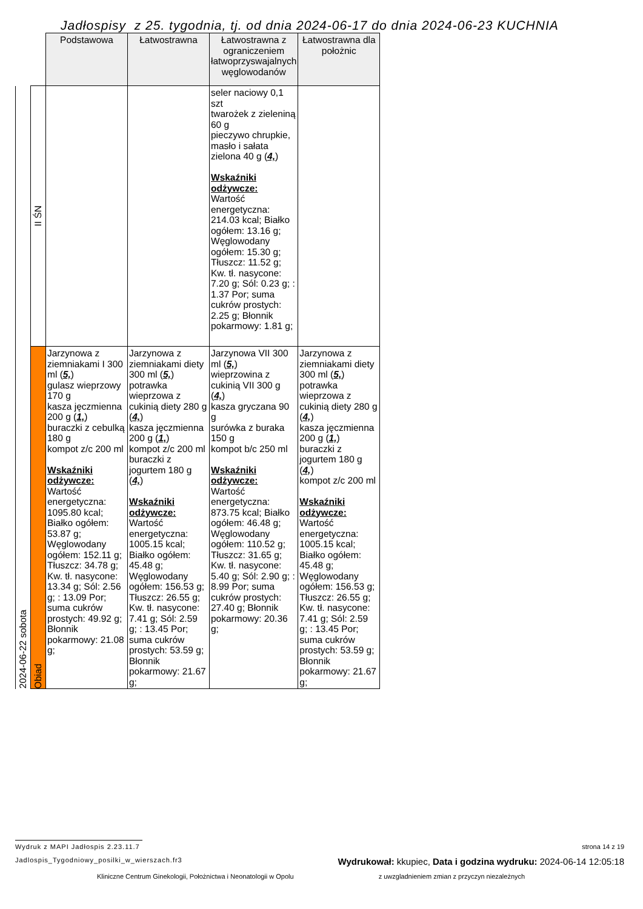Jadłospisy z 25. tygodnia, tj. od dnia 2024-06-17 do dnia 2024-06-23 KUCHNIA
| | | Podstawowa | Łatwostrawna | Łatwostrawna z ograniczeniem łatwoprzyswajalnych węglowodanów | Łatwostrawna dla położnic |
| --- | --- | --- | --- | --- | --- |
| 2024-06-22 sobota | II ŚN | | | seler naciowy 0,1 szt twarożek z zieleniną 60 g pieczywo chrupkie, masło i sałata zielona 40 g ( 4, ) Wskaźniki odżywcze: Wartość energetyczna: 214.03 kcal; Białko ogółem: 13.16 g; Węglowodany ogółem: 15.30 g; Tłuszcz: 11.52 g; Kw. tł. nasycone: 7.20 g; Sól: 0.23 g; : 1.37 Por; suma cukrów prostych: 2.25 g; Błonnik pokarmowy: 1.81 g; | |
| | Obiad | Jarzynowa z ziemniakami I 300 ml ( 5, ) gulasz wieprzowy 170 g kasza jęczmienna 200 g ( 1, ) buraczki z cebulką 180 g kompot z/c 200 ml Wskaźniki odżywcze: Wartość energetyczna: 1095.80 kcal; Białko ogółem: 53.87 g; Węglowodany ogółem: 152.11 g; Tłuszcz: 34.78 g; Kw. tł. nasycone: 13.34 g; Sól: 2.56 g; : 13.09 Por; suma cukrów prostych: 49.92 g; Błonnik pokarmowy: 21.08 g; | Jarzynowa z ziemniakami diety 300 ml ( 5, ) potrawka wieprzowa z cukinią diety 280 g ( 4, ) kasza jęczmienna 200 g ( 1, ) kompot z/c 200 ml buraczki z jogurtem 180 g ( 4, ) Wskaźniki odżywcze: Wartość energetyczna: 1005.15 kcal; Białko ogółem: 45.48 g; Węglowodany ogółem: 156.53 g; Tłuszcz: 26.55 g; Kw. tł. nasycone: 7.41 g; Sól: 2.59 g; : 13.45 Por; suma cukrów prostych: 53.59 g; Błonnik pokarmowy: 21.67 g; | Jarzynowa VII 300 ml ( 5, ) wieprzowina z cukinią VII 300 g ( 4, ) kasza gryczana 90 g surówka z buraka 150 g kompot b/c 250 ml Wskaźniki odżywcze: Wartość energetyczna: 873.75 kcal; Białko ogółem: 46.48 g; Węglowodany ogółem: 110.52 g; Tłuszcz: 31.65 g; Kw. tł. nasycone: 5.40 g; Sól: 2.90 g; : 8.99 Por; suma cukrów prostych: 27.40 g; Błonnik pokarmowy: 20.36 g; | Jarzynowa z ziemniakami diety 300 ml ( 5, ) potrawka wieprzowa z cukinią diety 280 g ( 4, ) kasza jęczmienna 200 g ( 1, ) buraczki z jogurtem 180 g ( 4, ) kompot z/c 200 ml Wskaźniki odżywcze: Wartość energetyczna: 1005.15 kcal; Białko ogółem: 45.48 g; Węglowodany ogółem: 156.53 g; Tłuszcz: 26.55 g; Kw. tł. nasycone: 7.41 g; Sól: 2.59 g; : 13.45 Por; suma cukrów prostych: 53.59 g; Błonnik pokarmowy: 21.67 g; |
Wydruk z MAPI Jadłospis 2.23.11.7
strona 14 z 19
Jadlospis_Tygodniowy_posilki_w_wierszach.fr3 Wydrukował: kkupiec, Data i godzina wydruku: 2024-06-14 12:05:18
Kliniczne Centrum Ginekologii, Położnictwa i Neonatologii w Opolu z uwzgladnieniem zmian z przyczyn niezależnych